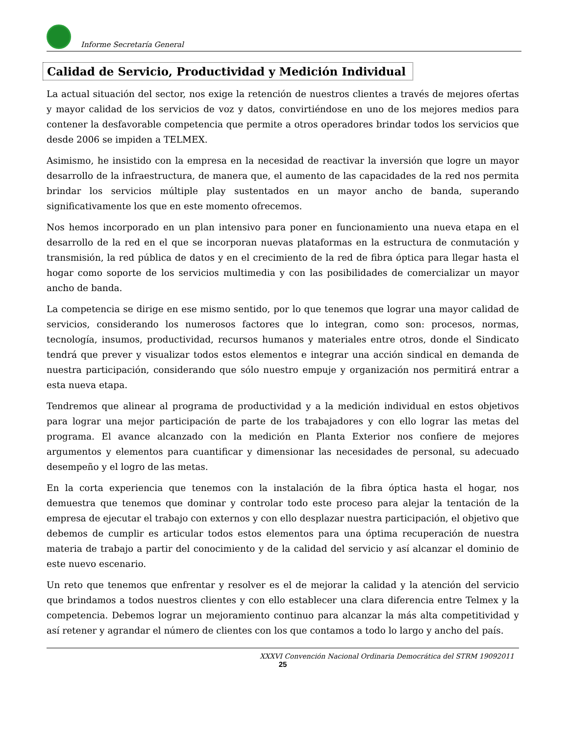Informe Secretaría General
Calidad de Servicio, Productividad y Medición Individual
La actual situación del sector, nos exige la retención de nuestros clientes a través de mejores ofertas y mayor calidad de los servicios de voz y datos, convirtiéndose en uno de los mejores medios para contener la desfavorable competencia que permite a otros operadores brindar todos los servicios que desde 2006 se impiden a TELMEX.
Asimismo, he insistido con la empresa en la necesidad de reactivar la inversión que logre un mayor desarrollo de la infraestructura, de manera que, el aumento de las capacidades de la red nos permita brindar los servicios múltiple play sustentados en un mayor ancho de banda, superando significativamente los que en este momento ofrecemos.
Nos hemos incorporado en un plan intensivo para poner en funcionamiento una nueva etapa en el desarrollo de la red en el que se incorporan nuevas plataformas en la estructura de conmutación y transmisión, la red pública de datos y en el crecimiento de la red de fibra óptica para llegar hasta el hogar como soporte de los servicios multimedia y con las posibilidades de comercializar un mayor ancho de banda.
La competencia se dirige en ese mismo sentido, por lo que tenemos que lograr una mayor calidad de servicios, considerando los numerosos factores que lo integran, como son: procesos, normas, tecnología, insumos, productividad, recursos humanos y materiales entre otros, donde el Sindicato tendrá que prever y visualizar todos estos elementos e integrar una acción sindical en demanda de nuestra participación, considerando que sólo nuestro empuje y organización nos permitirá entrar a esta nueva etapa.
Tendremos que alinear al programa de productividad y a la medición individual en estos objetivos para lograr una mejor participación de parte de los trabajadores y con ello lograr las metas del programa. El avance alcanzado con la medición en Planta Exterior nos confiere de mejores argumentos y elementos para cuantificar y dimensionar las necesidades de personal, su adecuado desempeño y el logro de las metas.
En la corta experiencia que tenemos con la instalación de la fibra óptica hasta el hogar, nos demuestra que tenemos que dominar y controlar todo este proceso para alejar la tentación de la empresa de ejecutar el trabajo con externos y con ello desplazar nuestra participación, el objetivo que debemos de cumplir es articular todos estos elementos para una óptima recuperación de nuestra materia de trabajo a partir del conocimiento y de la calidad del servicio y así alcanzar el dominio de este nuevo escenario.
Un reto que tenemos que enfrentar y resolver es el de mejorar la calidad y la atención del servicio que brindamos a todos nuestros clientes y con ello establecer una clara diferencia entre Telmex y la competencia. Debemos lograr un mejoramiento continuo para alcanzar la más alta competitividad y así retener y agrandar el número de clientes con los que contamos a todo lo largo y ancho del país.
XXXVI Convención Nacional Ordinaria Democrática del STRM 19092011
25